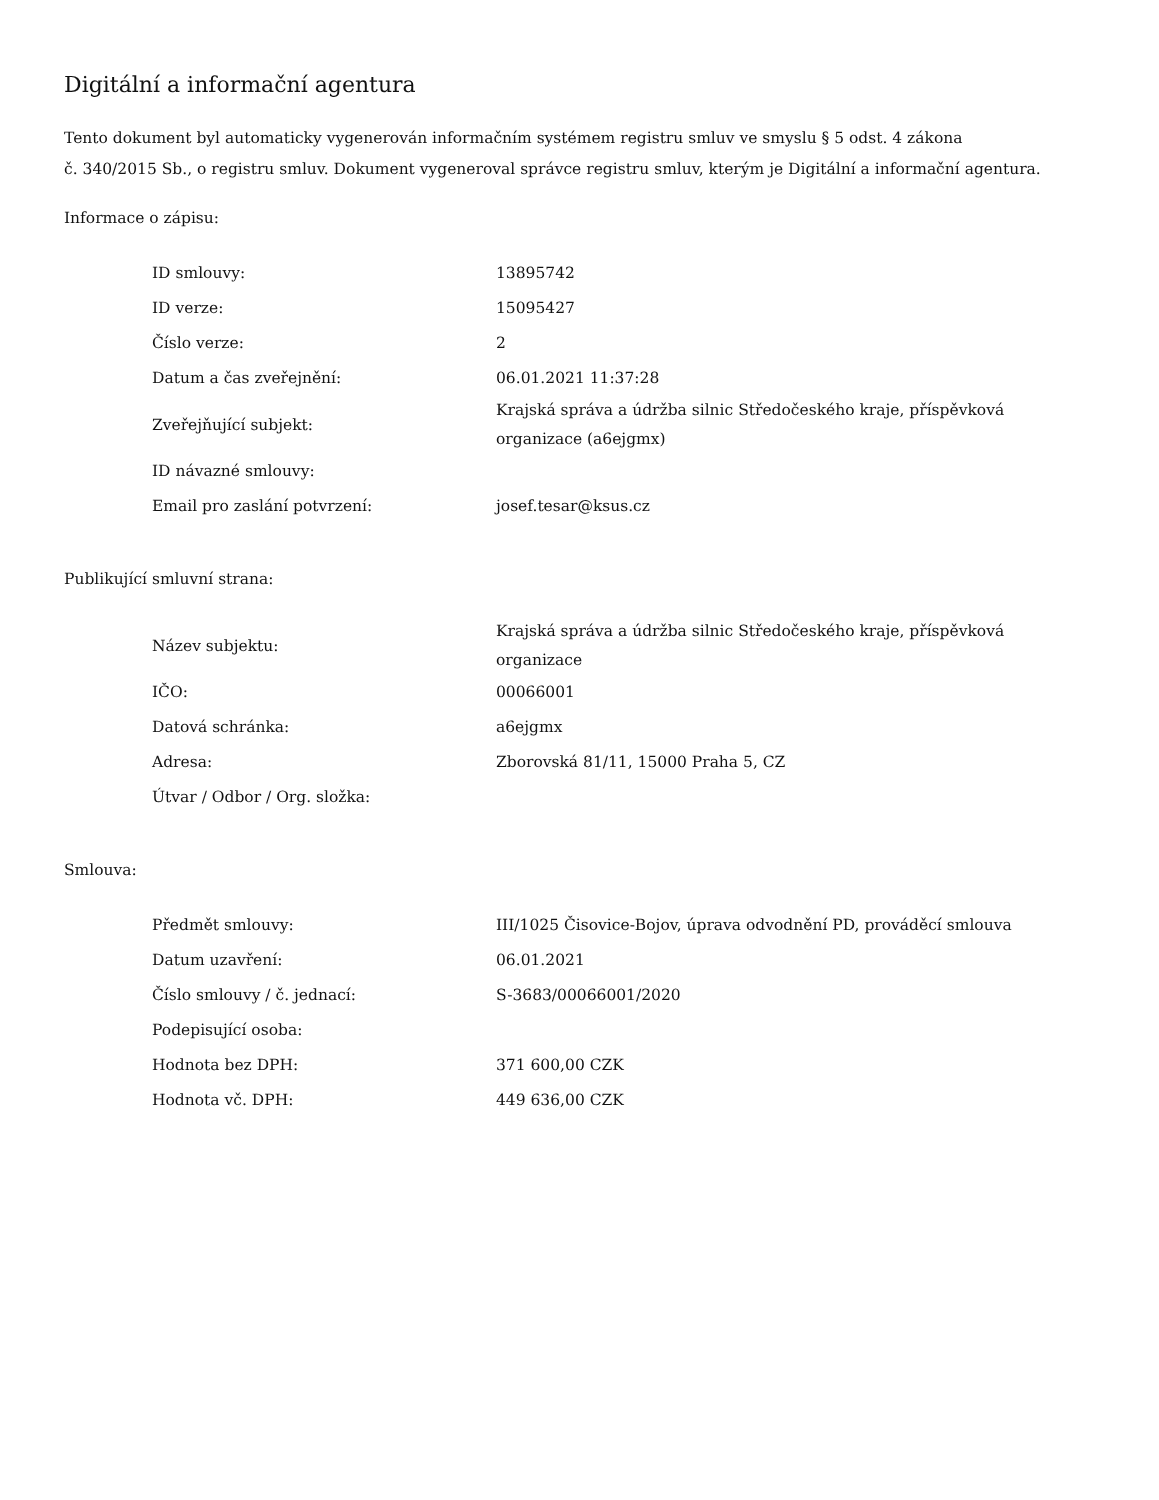Digitální a informační agentura
Tento dokument byl automaticky vygenerován informačním systémem registru smluv ve smyslu § 5 odst. 4 zákona
č. 340/2015 Sb., o registru smluv. Dokument vygeneroval správce registru smluv, kterým je Digitální a informační agentura.
Informace o zápisu:
| ID smlouvy: | 13895742 |
| ID verze: | 15095427 |
| Číslo verze: | 2 |
| Datum a čas zveřejnění: | 06.01.2021 11:37:28 |
| Zveřejňující subjekt: | Krajská správa a údržba silnic Středočeského kraje, příspěvková organizace (a6ejgmx) |
| ID návazné smlouvy: | |
| Email pro zaslání potvrzení: | josef.tesar@ksus.cz |
Publikující smluvní strana:
| Název subjektu: | Krajská správa a údržba silnic Středočeského kraje, příspěvková organizace |
| IČO: | 00066001 |
| Datová schránka: | a6ejgmx |
| Adresa: | Zborovská 81/11, 15000 Praha 5, CZ |
| Útvar / Odbor / Org. složka: | |
Smlouva:
| Předmět smlouvy: | III/1025 Čisovice-Bojov, úprava odvodnění PD, prováděcí smlouva |
| Datum uzavření: | 06.01.2021 |
| Číslo smlouvy / č. jednací: | S-3683/00066001/2020 |
| Podepisující osoba: | |
| Hodnota bez DPH: | 371 600,00 CZK |
| Hodnota vč. DPH: | 449 636,00 CZK |